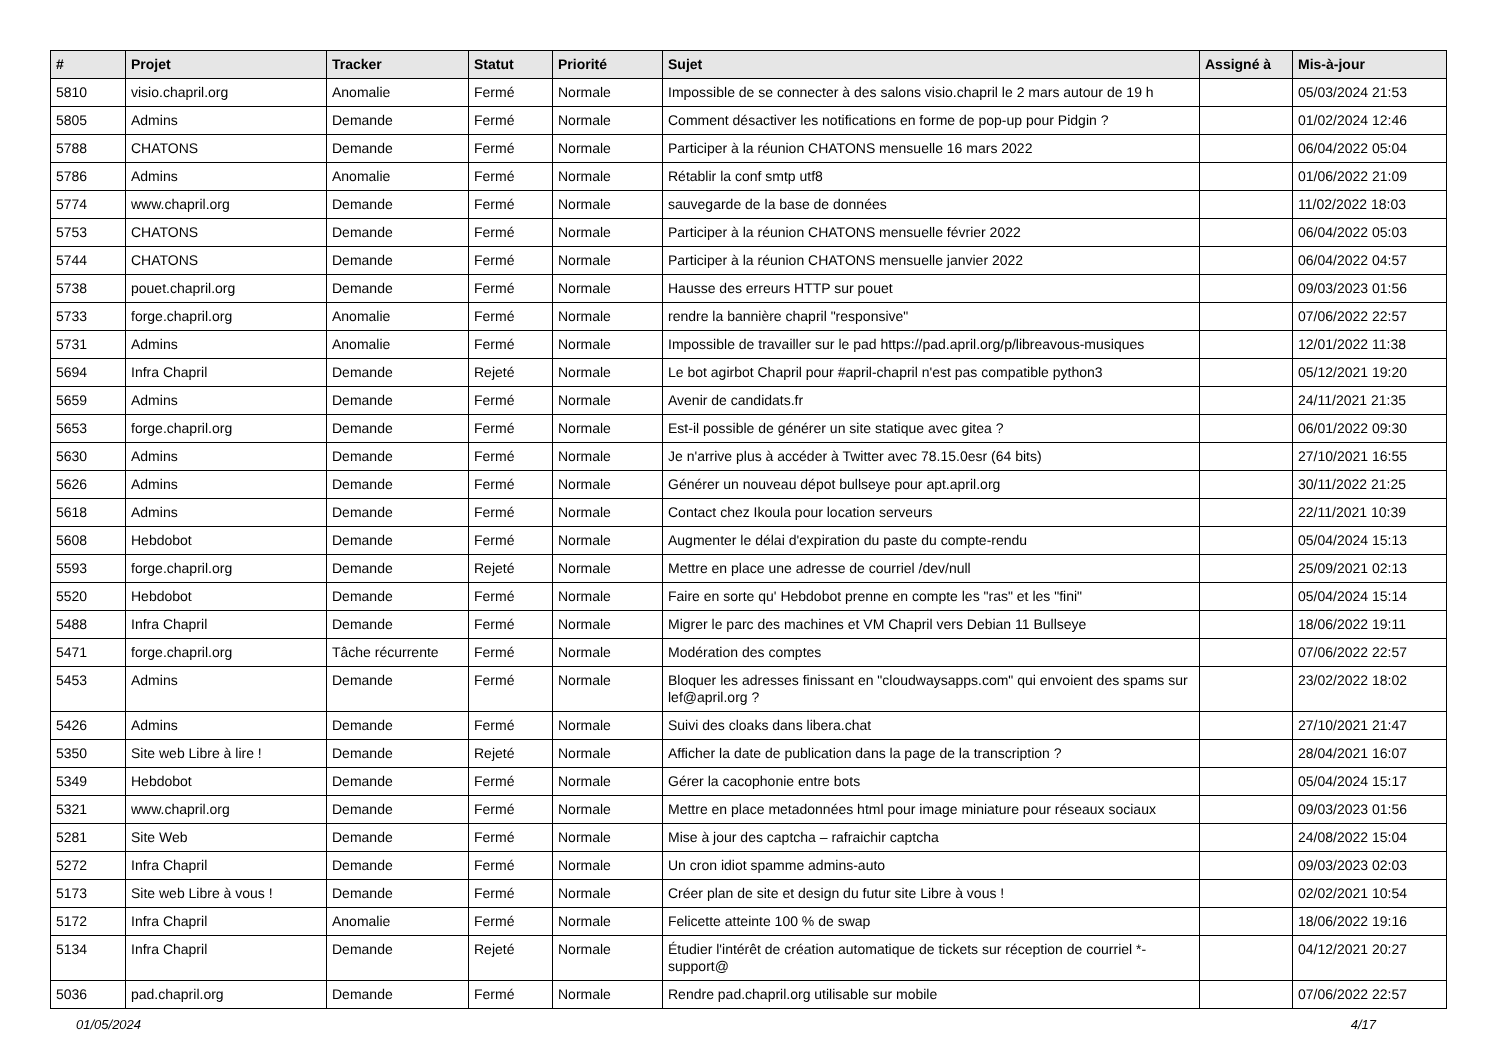| # | Projet | Tracker | Statut | Priorité | Sujet | Assigné à | Mis-à-jour |
| --- | --- | --- | --- | --- | --- | --- | --- |
| 5810 | visio.chapril.org | Anomalie | Fermé | Normale | Impossible de se connecter à des salons visio.chapril le 2 mars autour de 19 h | | 05/03/2024 21:53 |
| 5805 | Admins | Demande | Fermé | Normale | Comment désactiver les notifications en forme de pop-up pour Pidgin ? | | 01/02/2024 12:46 |
| 5788 | CHATONS | Demande | Fermé | Normale | Participer à la réunion CHATONS mensuelle 16 mars 2022 | | 06/04/2022 05:04 |
| 5786 | Admins | Anomalie | Fermé | Normale | Rétablir la conf smtp utf8 | | 01/06/2022 21:09 |
| 5774 | www.chapril.org | Demande | Fermé | Normale | sauvegarde de la base de données | | 11/02/2022 18:03 |
| 5753 | CHATONS | Demande | Fermé | Normale | Participer à la réunion CHATONS mensuelle février 2022 | | 06/04/2022 05:03 |
| 5744 | CHATONS | Demande | Fermé | Normale | Participer à la réunion CHATONS mensuelle janvier 2022 | | 06/04/2022 04:57 |
| 5738 | pouet.chapril.org | Demande | Fermé | Normale | Hausse des erreurs HTTP sur pouet | | 09/03/2023 01:56 |
| 5733 | forge.chapril.org | Anomalie | Fermé | Normale | rendre la bannière chapril "responsive" | | 07/06/2022 22:57 |
| 5731 | Admins | Anomalie | Fermé | Normale | Impossible de travailler sur le pad https://pad.april.org/p/libreavous-musiques | | 12/01/2022 11:38 |
| 5694 | Infra Chapril | Demande | Rejeté | Normale | Le bot agirbot Chapril pour #april-chapril n'est pas compatible python3 | | 05/12/2021 19:20 |
| 5659 | Admins | Demande | Fermé | Normale | Avenir de candidats.fr | | 24/11/2021 21:35 |
| 5653 | forge.chapril.org | Demande | Fermé | Normale | Est-il possible de générer un site statique avec gitea ? | | 06/01/2022 09:30 |
| 5630 | Admins | Demande | Fermé | Normale | Je n'arrive plus à accéder à Twitter avec 78.15.0esr (64 bits) | | 27/10/2021 16:55 |
| 5626 | Admins | Demande | Fermé | Normale | Générer un nouveau dépot bullseye pour apt.april.org | | 30/11/2022 21:25 |
| 5618 | Admins | Demande | Fermé | Normale | Contact chez Ikoula pour location serveurs | | 22/11/2021 10:39 |
| 5608 | Hebdobot | Demande | Fermé | Normale | Augmenter le délai d'expiration du paste du compte-rendu | | 05/04/2024 15:13 |
| 5593 | forge.chapril.org | Demande | Rejeté | Normale | Mettre en place une adresse de courriel /dev/null | | 25/09/2021 02:13 |
| 5520 | Hebdobot | Demande | Fermé | Normale | Faire en sorte qu' Hebdobot prenne en compte les "ras" et les "fini" | | 05/04/2024 15:14 |
| 5488 | Infra Chapril | Demande | Fermé | Normale | Migrer le parc des machines et VM Chapril vers Debian 11 Bullseye | | 18/06/2022 19:11 |
| 5471 | forge.chapril.org | Tâche récurrente | Fermé | Normale | Modération des comptes | | 07/06/2022 22:57 |
| 5453 | Admins | Demande | Fermé | Normale | Bloquer les adresses finissant en "cloudwaysapps.com" qui envoient des spams sur lef@april.org ? | | 23/02/2022 18:02 |
| 5426 | Admins | Demande | Fermé | Normale | Suivi des cloaks dans libera.chat | | 27/10/2021 21:47 |
| 5350 | Site web Libre à lire ! | Demande | Rejeté | Normale | Afficher la date de publication dans la page de la transcription ? | | 28/04/2021 16:07 |
| 5349 | Hebdobot | Demande | Fermé | Normale | Gérer la cacophonie entre bots | | 05/04/2024 15:17 |
| 5321 | www.chapril.org | Demande | Fermé | Normale | Mettre en place metadonnées html pour image miniature pour réseaux sociaux | | 09/03/2023 01:56 |
| 5281 | Site Web | Demande | Fermé | Normale | Mise à jour des captcha – rafraichir captcha | | 24/08/2022 15:04 |
| 5272 | Infra Chapril | Demande | Fermé | Normale | Un cron idiot spamme admins-auto | | 09/03/2023 02:03 |
| 5173 | Site web Libre à vous ! | Demande | Fermé | Normale | Créer plan de site et design du futur site Libre à vous ! | | 02/02/2021 10:54 |
| 5172 | Infra Chapril | Anomalie | Fermé | Normale | Felicette atteinte 100 % de swap | | 18/06/2022 19:16 |
| 5134 | Infra Chapril | Demande | Rejeté | Normale | Étudier l'intérêt de création automatique de tickets sur réception de courriel *-support@ | | 04/12/2021 20:27 |
| 5036 | pad.chapril.org | Demande | Fermé | Normale | Rendre pad.chapril.org utilisable sur mobile | | 07/06/2022 22:57 |
01/05/2024 4/17